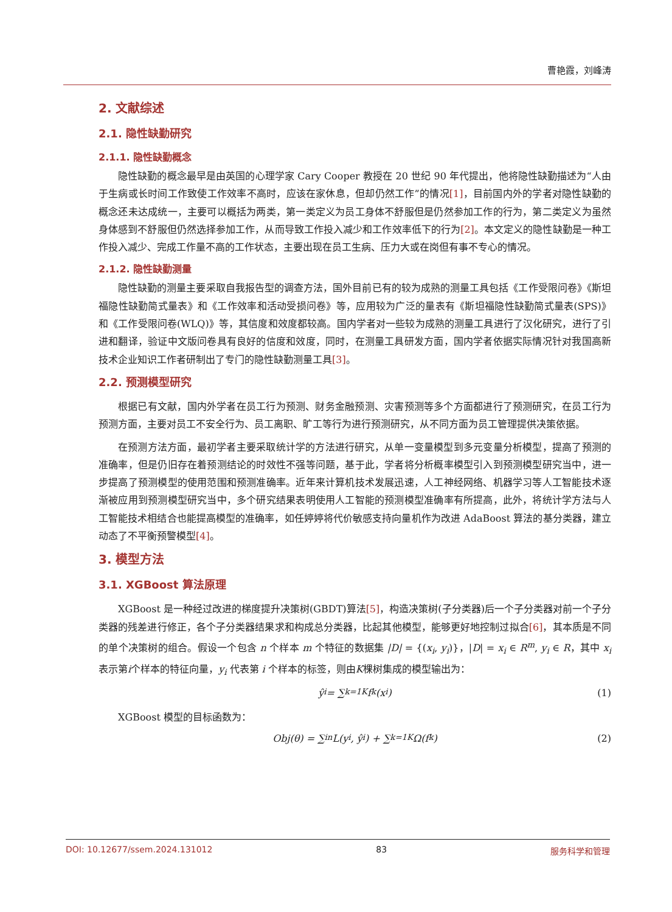曹艳霞，刘峰涛
2. 文献综述
2.1. 隐性缺勤研究
2.1.1. 隐性缺勤概念
隐性缺勤的概念最早是由英国的心理学家 Cary Cooper 教授在 20 世纪 90 年代提出，他将隐性缺勤描述为“人由于生病或长时间工作致使工作效率不高时，应该在家休息，但却仍然工作”的情况[1]，目前国内外的学者对隐性缺勤的概念还未达成统一，主要可以概括为两类，第一类定义为员工身体不舒服但是仍然参加工作的行为，第二类定义为虽然身体感到不舒服但仍然选择参加工作，从而导致工作投入减少和工作效率低下的行为[2]。本文定义的隐性缺勤是一种工作投入减少、完成工作量不高的工作状态，主要出现在员工生病、压力大或在岗但有事不专心的情况。
2.1.2. 隐性缺勤测量
隐性缺勤的测量主要采取自我报告型的调查方法，国外目前已有的较为成熟的测量工具包括《工作受限问卷》《斯坦福隐性缺勤简式量表》和《工作效率和活动受损问卷》等，应用较为广泛的量表有《斯坦福隐性缺勤简式量表(SPS)》和《工作受限问卷(WLQ)》等，其信度和效度都较高。国内学者对一些较为成熟的测量工具进行了汉化研究，进行了引进和翻译，验证中文版问卷具有良好的信度和效度，同时，在测量工具研发方面，国内学者依据实际情况针对我国高新技术企业知识工作者研制出了专门的隐性缺勤测量工具[3]。
2.2. 预测模型研究
根据已有文献，国内外学者在员工行为预测、财务金融预测、灾害预测等多个方面都进行了预测研究，在员工行为预测方面，主要对员工不安全行为、员工离职、旷工等行为进行预测研究，从不同方面为员工管理提供决策依据。
在预测方法方面，最初学者主要采取统计学的方法进行研究，从单一变量模型到多元变量分析模型，提高了预测的准确率，但是仍旧存在着预测结论的时效性不强等问题，基于此，学者将分析概率模型引入到预测模型研究当中，进一步提高了预测模型的使用范围和预测准确率。近年来计算机技术发展迅速，人工神经网络、机器学习等人工智能技术逐渐被应用到预测模型研究当中，多个研究结果表明使用人工智能的预测模型准确率有所提高，此外，将统计学方法与人工智能技术相结合也能提高模型的准确率，如任婷婷将代价敏感支持向量机作为改进 AdaBoost 算法的基分类器，建立动态了不平衡预警模型[4]。
3. 模型方法
3.1. XGBoost 算法原理
XGBoost 是一种经过改进的梯度提升决策树(GBDT)算法[5]，构造决策树(子分类器)后一个子分类器对前一个子分类器的残差进行修正，各个子分类器结果求和构成总分类器，比起其他模型，能够更好地控制过拟合[6]，其本质是不同的单个决策树的组合。假设一个包含 n 个样本 m 个特征的数据集 |D| = {(x<sub>i</sub>, y<sub>i</sub>)}，|D| = x<sub>i</sub> ∈ R<sup>m</sup>, y<sub>i</sub> ∈ R，其中 x<sub>i</sub> 表示第i个样本的特征向量，y<sub>i</sub> 代表第 i 个样本的标签，则由K棵树集成的模型输出为：
ŷ<sub>i</sub> = ∑<sub>k=1</sub><sup>K</sup> f<sub>k</sub>(x<sub>i</sub>) (1)
XGBoost 模型的目标函数为：
Obj(θ) = ∑<sub>i</sub><sup>n</sup> L(y<sub>i</sub>, ŷ<sub>i</sub>) + ∑<sub>k=1</sub><sup>K</sup> Ω(f<sub>k</sub>) (2)
DOI: 10.12677/ssem.2024.131012 83 服务科学和管理